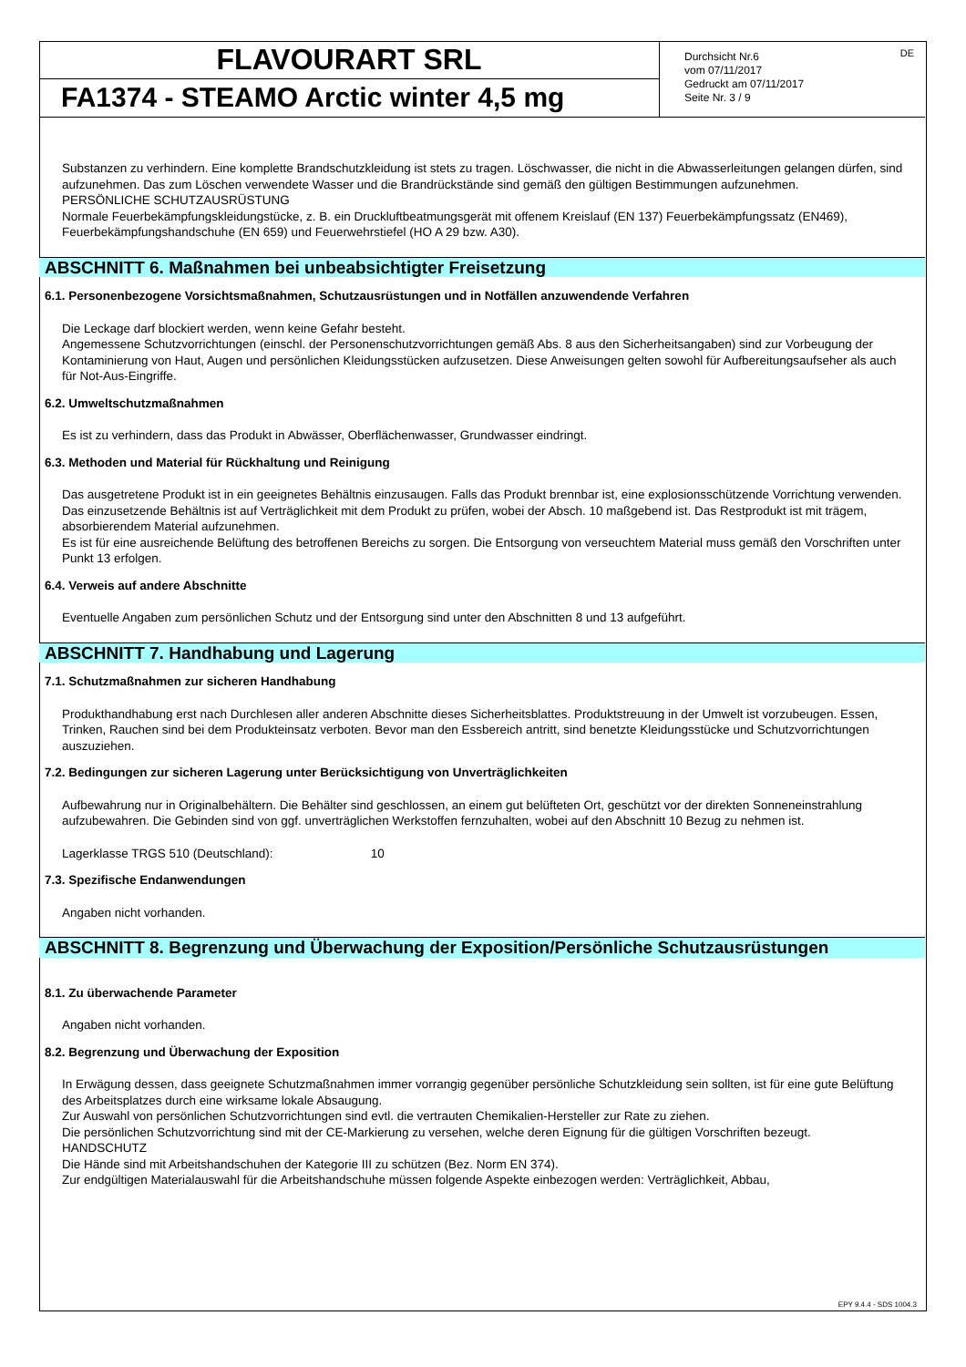EPY 9.4.4 - SDS 1004.3
FLAVOURART SRL
FA1374 - STEAMO Arctic winter 4,5 mg
Durchsicht Nr.6
vom 07/11/2017
Gedruckt am 07/11/2017
Seite Nr. 3 / 9
DE
Substanzen zu verhindern. Eine komplette Brandschutzkleidung ist stets zu tragen. Löschwasser, die nicht in die Abwasserleitungen gelangen dürfen, sind aufzunehmen. Das zum Löschen verwendete Wasser und die Brandrückstände sind gemäß den gültigen Bestimmungen aufzunehmen.
PERSÖNLICHE SCHUTZAUSRÜSTUNG
Normale Feuerbekämpfungskleidungstücke, z. B. ein Druckluftbeatmungsgerät mit offenem Kreislauf (EN 137) Feuerbekämpfungssatz (EN469), Feuerbekämpfungshandschuhe (EN 659) und Feuerwehrstiefel (HO A 29 bzw. A30).
ABSCHNITT 6. Maßnahmen bei unbeabsichtigter Freisetzung
6.1. Personenbezogene Vorsichtsmaßnahmen, Schutzausrüstungen und in Notfällen anzuwendende Verfahren
Die Leckage darf blockiert werden, wenn keine Gefahr besteht.
Angemessene Schutzvorrichtungen (einschl. der Personenschutzvorrichtungen gemäß Abs. 8 aus den Sicherheitsangaben) sind zur Vorbeugung der Kontaminierung von Haut, Augen und persönlichen Kleidungsstücken aufzusetzen. Diese Anweisungen gelten sowohl für Aufbereitungsaufseher als auch für Not-Aus-Eingriffe.
6.2. Umweltschutzmaßnahmen
Es ist zu verhindern, dass das Produkt in Abwässer, Oberflächenwasser, Grundwasser eindringt.
6.3. Methoden und Material für Rückhaltung und Reinigung
Das ausgetretene Produkt ist in ein geeignetes Behältnis einzusaugen. Falls das Produkt brennbar ist, eine explosionsschützende Vorrichtung verwenden. Das einzusetzende Behältnis ist auf Verträglichkeit mit dem Produkt zu prüfen, wobei der Absch. 10 maßgebend ist. Das Restprodukt ist mit trägem, absorbierendem Material aufzunehmen.
Es ist für eine ausreichende Belüftung des betroffenen Bereichs zu sorgen. Die Entsorgung von verseuchtem Material muss gemäß den Vorschriften unter Punkt 13 erfolgen.
6.4. Verweis auf andere Abschnitte
Eventuelle Angaben zum persönlichen Schutz und der Entsorgung sind unter den Abschnitten 8 und 13 aufgeführt.
ABSCHNITT 7. Handhabung und Lagerung
7.1. Schutzmaßnahmen zur sicheren Handhabung
Produkthandhabung erst nach Durchlesen aller anderen Abschnitte dieses Sicherheitsblattes. Produktstreuung in der Umwelt ist vorzubeugen. Essen, Trinken, Rauchen sind bei dem Produkteinsatz verboten. Bevor man den Essbereich antritt, sind benetzte Kleidungsstücke und Schutzvorrichtungen auszuziehen.
7.2. Bedingungen zur sicheren Lagerung unter Berücksichtigung von Unverträglichkeiten
Aufbewahrung nur in Originalbehältern. Die Behälter sind geschlossen, an einem gut belüfteten Ort, geschützt vor der direkten Sonneneinstrahlung aufzubewahren. Die Gebinden sind von ggf. unverträglichen Werkstoffen fernzuhalten, wobei auf den Abschnitt 10 Bezug zu nehmen ist.
Lagerklasse TRGS 510 (Deutschland): 10
7.3. Spezifische Endanwendungen
Angaben nicht vorhanden.
ABSCHNITT 8. Begrenzung und Überwachung der Exposition/Persönliche Schutzausrüstungen
8.1. Zu überwachende Parameter
Angaben nicht vorhanden.
8.2. Begrenzung und Überwachung der Exposition
In Erwägung dessen, dass geeignete Schutzmaßnahmen immer vorrangig gegenüber persönliche Schutzkleidung sein sollten, ist für eine gute Belüftung des Arbeitsplatzes durch eine wirksame lokale Absaugung.
Zur Auswahl von persönlichen Schutzvorrichtungen sind evtl. die vertrauten Chemikalien-Hersteller zur Rate zu ziehen.
Die persönlichen Schutzvorrichtung sind mit der CE-Markierung zu versehen, welche deren Eignung für die gültigen Vorschriften bezeugt.
HANDSCHUTZ
Die Hände sind mit Arbeitshandschuhen der Kategorie III zu schützen (Bez. Norm EN 374).
Zur endgültigen Materialauswahl für die Arbeitshandschuhe müssen folgende Aspekte einbezogen werden: Verträglichkeit, Abbau,